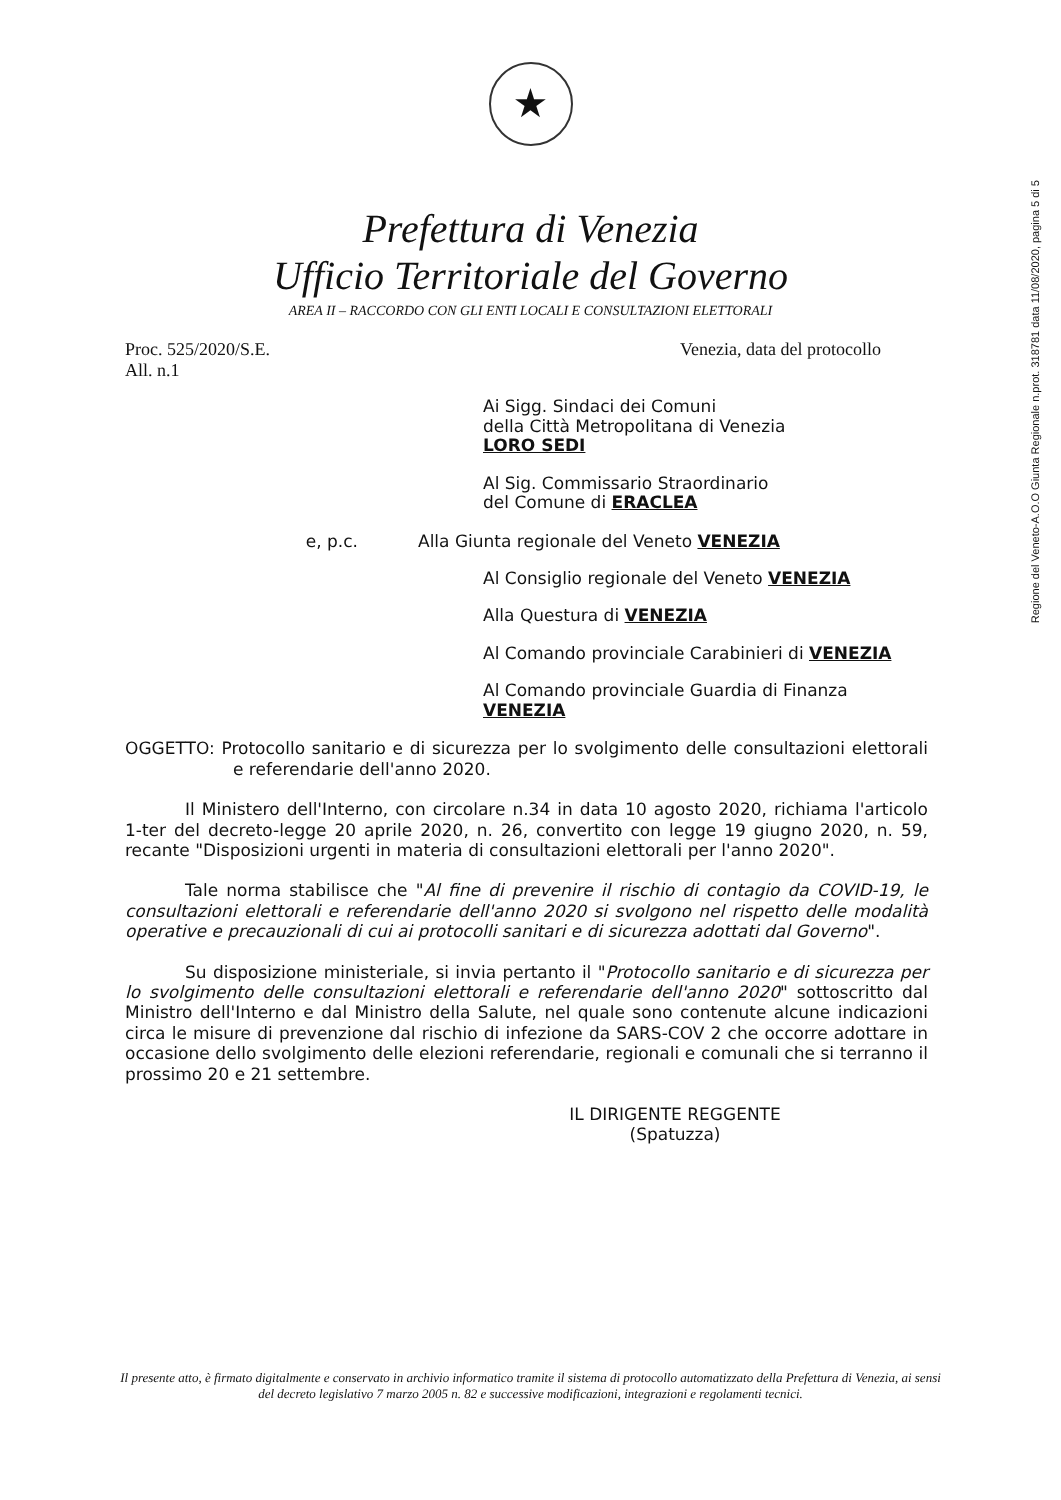Regione del Veneto-A.O.O Giunta Regionale n.prot. 318781 data 11/08/2020, pagina 5 di 5
★
Prefettura di Venezia
Ufficio Territoriale del Governo
AREA II – RACCORDO CON GLI ENTI LOCALI E CONSULTAZIONI ELETTORALI
Proc. 525/2020/S.E.
All. n.1
Venezia, data del protocollo
Ai Sigg. Sindaci dei Comuni
della Città Metropolitana di Venezia
LORO SEDI
Al Sig. Commissario Straordinario
del Comune di ERACLEA
e, p.c. Alla Giunta regionale del Veneto VENEZIA
Al Consiglio regionale del Veneto VENEZIA
Alla Questura di VENEZIA
Al Comando provinciale Carabinieri di VENEZIA
Al Comando provinciale Guardia di Finanza
VENEZIA
OGGETTO: Protocollo sanitario e di sicurezza per lo svolgimento delle consultazioni elettorali e referendarie dell'anno 2020.
Il Ministero dell'Interno, con circolare n.34 in data 10 agosto 2020, richiama l'articolo 1-ter del decreto-legge 20 aprile 2020, n. 26, convertito con legge 19 giugno 2020, n. 59, recante "Disposizioni urgenti in materia di consultazioni elettorali per l'anno 2020".
Tale norma stabilisce che "Al fine di prevenire il rischio di contagio da COVID-19, le consultazioni elettorali e referendarie dell'anno 2020 si svolgono nel rispetto delle modalità operative e precauzionali di cui ai protocolli sanitari e di sicurezza adottati dal Governo".
Su disposizione ministeriale, si invia pertanto il "Protocollo sanitario e di sicurezza per lo svolgimento delle consultazioni elettorali e referendarie dell'anno 2020" sottoscritto dal Ministro dell'Interno e dal Ministro della Salute, nel quale sono contenute alcune indicazioni circa le misure di prevenzione dal rischio di infezione da SARS-COV 2 che occorre adottare in occasione dello svolgimento delle elezioni referendarie, regionali e comunali che si terranno il prossimo 20 e 21 settembre.
IL DIRIGENTE REGGENTE
(Spatuzza)
Il presente atto, è firmato digitalmente e conservato in archivio informatico tramite il sistema di protocollo automatizzato della Prefettura di Venezia, ai sensi del decreto legislativo 7 marzo 2005 n. 82 e successive modificazioni, integrazioni e regolamenti tecnici.